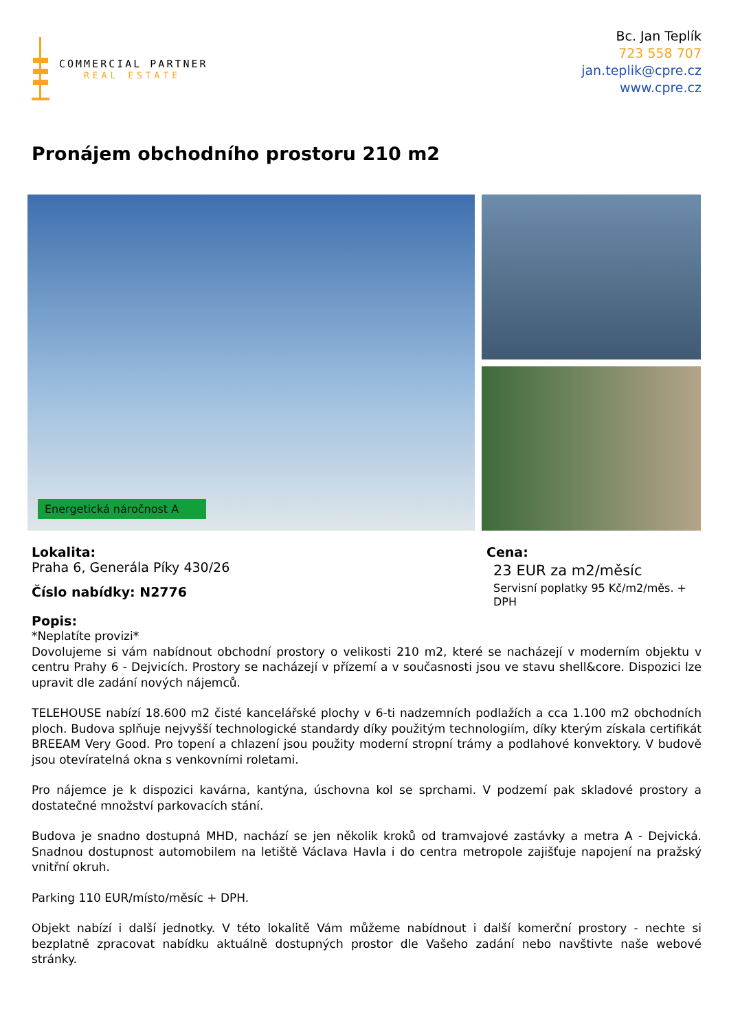COMMERCIAL PARTNER
REAL ESTATE
Bc. Jan Teplík
723 558 707
jan.teplik@cpre.cz
www.cpre.cz
Pronájem obchodního prostoru 210 m2
Energetická náročnost A
Lokalita:
Praha 6, Generála Píky 430/26
Číslo nabídky: N2776
Cena:
23 EUR za m2/měsíc
Servisní poplatky 95 Kč/m2/měs. +
DPH
Popis:
*Neplatíte provizi*
Dovolujeme si vám nabídnout obchodní prostory o velikosti 210 m2, které se nacházejí v moderním objektu v centru Prahy 6 - Dejvicích. Prostory se nacházejí v přízemí a v současnosti jsou ve stavu shell&core. Dispozici lze upravit dle zadání nových nájemců.
TELEHOUSE nabízí 18.600 m2 čisté kancelářské plochy v 6-ti nadzemních podlažích a cca 1.100 m2 obchodních ploch. Budova splňuje nejvyšší technologické standardy díky použitým technologiím, díky kterým získala certifikát BREEAM Very Good. Pro topení a chlazení jsou použity moderní stropní trámy a podlahové konvektory. V budově jsou otevíratelná okna s venkovními roletami.
Pro nájemce je k dispozici kavárna, kantýna, úschovna kol se sprchami. V podzemí pak skladové prostory a dostatečné množství parkovacích stání.
Budova je snadno dostupná MHD, nachází se jen několik kroků od tramvajové zastávky a metra A - Dejvická. Snadnou dostupnost automobilem na letiště Václava Havla i do centra metropole zajišťuje napojení na pražský vnitřní okruh.
Parking 110 EUR/místo/měsíc + DPH.
Objekt nabízí i další jednotky. V této lokalitě Vám můžeme nabídnout i další komerční prostory - nechte si bezplatně zpracovat nabídku aktuálně dostupných prostor dle Vašeho zadání nebo navštivte naše webové stránky.